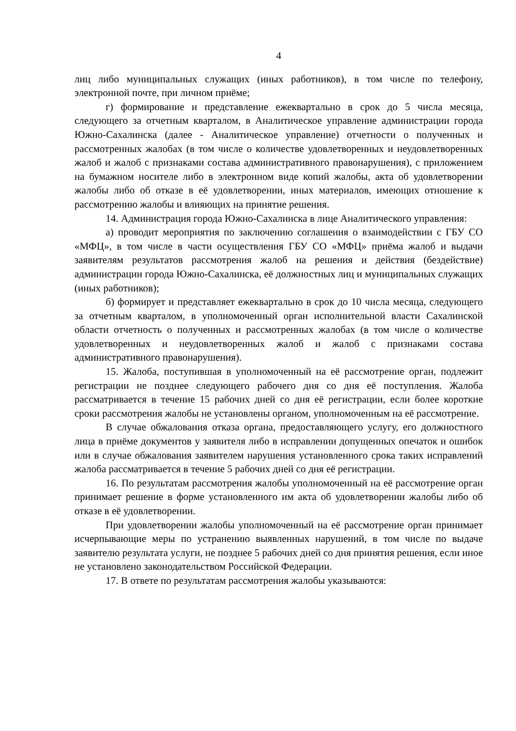4
лиц либо муниципальных служащих (иных работников), в том числе по телефону, электронной почте, при личном приёме;
г) формирование и представление ежеквартально в срок до 5 числа месяца, следующего за отчетным кварталом, в Аналитическое управление администрации города Южно-Сахалинска (далее - Аналитическое управление) отчетности о полученных и рассмотренных жалобах (в том числе о количестве удовлетворенных и неудовлетворенных жалоб и жалоб с признаками состава административного правонарушения), с приложением на бумажном носителе либо в электронном виде копий жалобы, акта об удовлетворении жалобы либо об отказе в её удовлетворении, иных материалов, имеющих отношение к рассмотрению жалобы и влияющих на принятие решения.
14. Администрация города Южно-Сахалинска в лице Аналитического управления:
а) проводит мероприятия по заключению соглашения о взаимодействии с ГБУ СО «МФЦ», в том числе в части осуществления ГБУ СО «МФЦ» приёма жалоб и выдачи заявителям результатов рассмотрения жалоб на решения и действия (бездействие) администрации города Южно-Сахалинска, её должностных лиц и муниципальных служащих (иных работников);
б) формирует и представляет ежеквартально в срок до 10 числа месяца, следующего за отчетным кварталом, в уполномоченный орган исполнительной власти Сахалинской области отчетность о полученных и рассмотренных жалобах (в том числе о количестве удовлетворенных и неудовлетворенных жалоб и жалоб с признаками состава административного правонарушения).
15. Жалоба, поступившая в уполномоченный на её рассмотрение орган, подлежит регистрации не позднее следующего рабочего дня со дня её поступления. Жалоба рассматривается в течение 15 рабочих дней со дня её регистрации, если более короткие сроки рассмотрения жалобы не установлены органом, уполномоченным на её рассмотрение.
В случае обжалования отказа органа, предоставляющего услугу, его должностного лица в приёме документов у заявителя либо в исправлении допущенных опечаток и ошибок или в случае обжалования заявителем нарушения установленного срока таких исправлений жалоба рассматривается в течение 5 рабочих дней со дня её регистрации.
16. По результатам рассмотрения жалобы уполномоченный на её рассмотрение орган принимает решение в форме установленного им акта об удовлетворении жалобы либо об отказе в её удовлетворении.
При удовлетворении жалобы уполномоченный на её рассмотрение орган принимает исчерпывающие меры по устранению выявленных нарушений, в том числе по выдаче заявителю результата услуги, не позднее 5 рабочих дней со дня принятия решения, если иное не установлено законодательством Российской Федерации.
17. В ответе по результатам рассмотрения жалобы указываются: